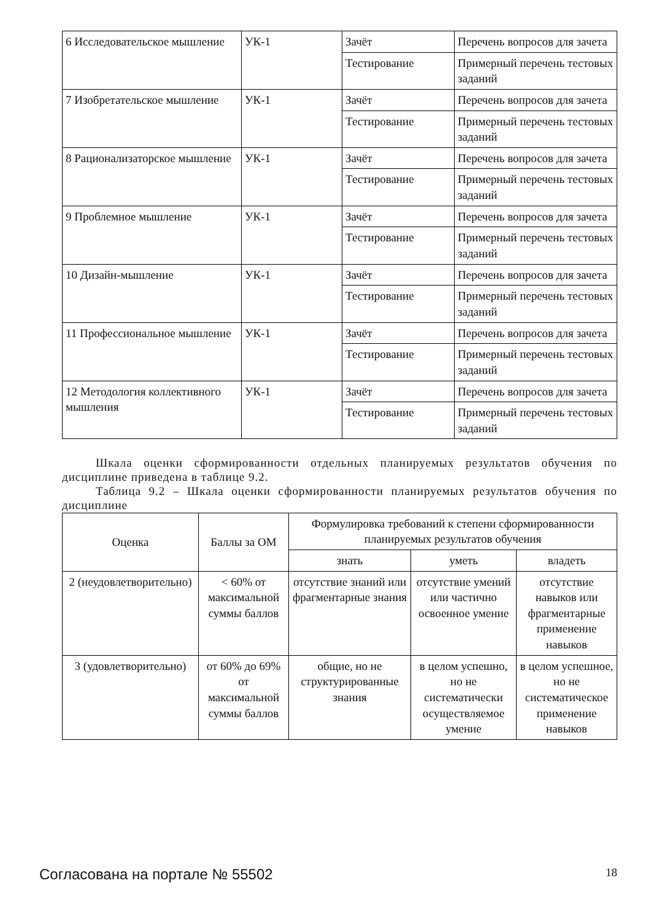| 6 Исследовательское мышление | УК-1 | Зачёт | Перечень вопросов для зачета |
| | | Тестирование | Примерный перечень тестовых заданий |
| 7 Изобретательское мышление | УК-1 | Зачёт | Перечень вопросов для зачета |
| | | Тестирование | Примерный перечень тестовых заданий |
| 8 Рационализаторское мышление | УК-1 | Зачёт | Перечень вопросов для зачета |
| | | Тестирование | Примерный перечень тестовых заданий |
| 9 Проблемное мышление | УК-1 | Зачёт | Перечень вопросов для зачета |
| | | Тестирование | Примерный перечень тестовых заданий |
| 10 Дизайн-мышление | УК-1 | Зачёт | Перечень вопросов для зачета |
| | | Тестирование | Примерный перечень тестовых заданий |
| 11 Профессиональное мышление | УК-1 | Зачёт | Перечень вопросов для зачета |
| | | Тестирование | Примерный перечень тестовых заданий |
| 12 Методология коллективного мышления | УК-1 | Зачёт | Перечень вопросов для зачета |
| | | Тестирование | Примерный перечень тестовых заданий |
Шкала оценки сформированности отдельных планируемых результатов обучения по дисциплине приведена в таблице 9.2.
Таблица 9.2 – Шкала оценки сформированности планируемых результатов обучения по дисциплине
| Оценка | Баллы за ОМ | Формулировка требований к степени сформированности планируемых результатов обучения | | |
| --- | --- | --- | --- | --- |
| | | знать | уметь | владеть |
| 2 (неудовлетворительно) | < 60% от максимальной суммы баллов | отсутствие знаний или фрагментарные знания | отсутствие умений или частично освоенное умение | отсутствие навыков или фрагментарные применение навыков |
| 3 (удовлетворительно) | от 60% до 69% от максимальной суммы баллов | общие, но не структурированные знания | в целом успешно, но не систематически осуществляемое умение | в целом успешное, но не систематическое применение навыков |
Согласована на портале № 55502 18